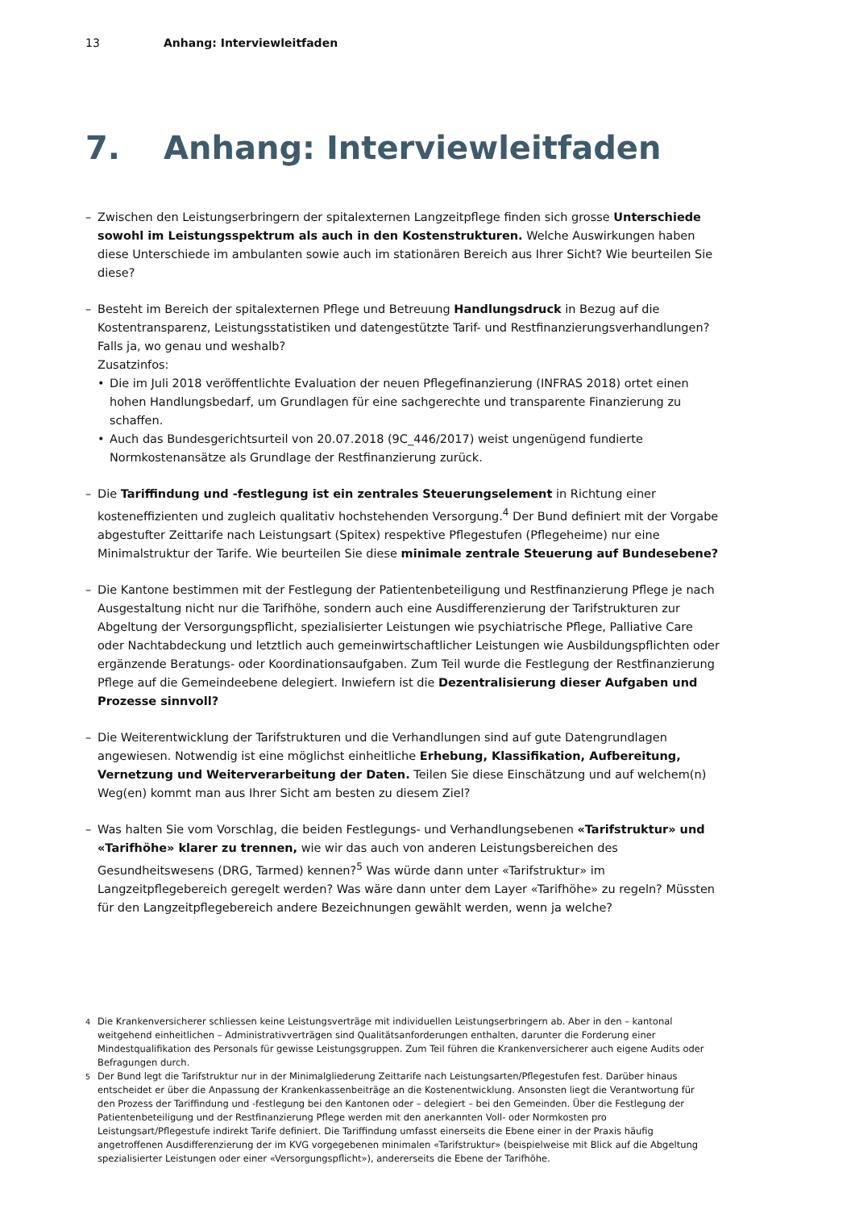13 Anhang: Interviewleitfaden
7. Anhang: Interviewleitfaden
– Zwischen den Leistungserbringern der spitalexternen Langzeitpflege finden sich grosse Unterschiede sowohl im Leistungsspektrum als auch in den Kostenstrukturen. Welche Auswirkungen haben diese Unterschiede im ambulanten sowie auch im stationären Bereich aus Ihrer Sicht? Wie beurteilen Sie diese?
– Besteht im Bereich der spitalexternen Pflege und Betreuung Handlungsdruck in Bezug auf die Kostentransparenz, Leistungsstatistiken und datengestützte Tarif- und Restfinanzierungsverhandlungen? Falls ja, wo genau und weshalb?
Zusatzinfos:
• Die im Juli 2018 veröffentlichte Evaluation der neuen Pflegefinanzierung (INFRAS 2018) ortet einen hohen Handlungsbedarf, um Grundlagen für eine sachgerechte und transparente Finanzierung zu schaffen.
• Auch das Bundesgerichtsurteil von 20.07.2018 (9C_446/2017) weist ungenügend fundierte Normkostenansätze als Grundlage der Restfinanzierung zurück.
– Die Tariffindung und -festlegung ist ein zentrales Steuerungselement in Richtung einer kosteneffizienten und zugleich qualitativ hochstehenden Versorgung.<sup>4</sup> Der Bund definiert mit der Vorgabe abgestufter Zeittarife nach Leistungsart (Spitex) respektive Pflegestufen (Pflegeheime) nur eine Minimalstruktur der Tarife. Wie beurteilen Sie diese minimale zentrale Steuerung auf Bundesebene?
– Die Kantone bestimmen mit der Festlegung der Patientenbeteiligung und Restfinanzierung Pflege je nach Ausgestaltung nicht nur die Tarifhöhe, sondern auch eine Ausdifferenzierung der Tarifstrukturen zur Abgeltung der Versorgungspflicht, spezialisierter Leistungen wie psychiatrische Pflege, Palliative Care oder Nachtabdeckung und letztlich auch gemeinwirtschaftlicher Leistungen wie Ausbildungspflichten oder ergänzende Beratungs- oder Koordinationsaufgaben. Zum Teil wurde die Festlegung der Restfinanzierung Pflege auf die Gemeindeebene delegiert. Inwiefern ist die Dezentralisierung dieser Aufgaben und Prozesse sinnvoll?
– Die Weiterentwicklung der Tarifstrukturen und die Verhandlungen sind auf gute Datengrundlagen angewiesen. Notwendig ist eine möglichst einheitliche Erhebung, Klassifikation, Aufbereitung, Vernetzung und Weiterverarbeitung der Daten. Teilen Sie diese Einschätzung und auf welchem(n) Weg(en) kommt man aus Ihrer Sicht am besten zu diesem Ziel?
– Was halten Sie vom Vorschlag, die beiden Festlegungs- und Verhandlungsebenen «Tarifstruktur» und «Tarifhöhe» klarer zu trennen, wie wir das auch von anderen Leistungsbereichen des Gesundheitswesens (DRG, Tarmed) kennen?<sup>5</sup> Was würde dann unter «Tarifstruktur» im Langzeitpflegebereich geregelt werden? Was wäre dann unter dem Layer «Tarifhöhe» zu regeln? Müssten für den Langzeitpflegebereich andere Bezeichnungen gewählt werden, wenn ja welche?
<sup>4</sup> Die Krankenversicherer schliessen keine Leistungsverträge mit individuellen Leistungserbringern ab. Aber in den – kantonal weitgehend einheitlichen – Administrativverträgen sind Qualitätsanforderungen enthalten, darunter die Forderung einer Mindestqualifikation des Personals für gewisse Leistungsgruppen. Zum Teil führen die Krankenversicherer auch eigene Audits oder Befragungen durch.
<sup>5</sup> Der Bund legt die Tarifstruktur nur in der Minimalgliederung Zeittarife nach Leistungsarten/Pflegestufen fest. Darüber hinaus entscheidet er über die Anpassung der Krankenkassenbeiträge an die Kostenentwicklung. Ansonsten liegt die Verantwortung für den Prozess der Tariffindung und -festlegung bei den Kantonen oder – delegiert – bei den Gemeinden. Über die Festlegung der Patientenbeteiligung und der Restfinanzierung Pflege werden mit den anerkannten Voll- oder Normkosten pro Leistungsart/Pflegestufe indirekt Tarife definiert. Die Tariffindung umfasst einerseits die Ebene einer in der Praxis häufig angetroffenen Ausdifferenzierung der im KVG vorgegebenen minimalen «Tarifstruktur» (beispielweise mit Blick auf die Abgeltung spezialisierter Leistungen oder einer «Versorgungspflicht»), andererseits die Ebene der Tarifhöhe.